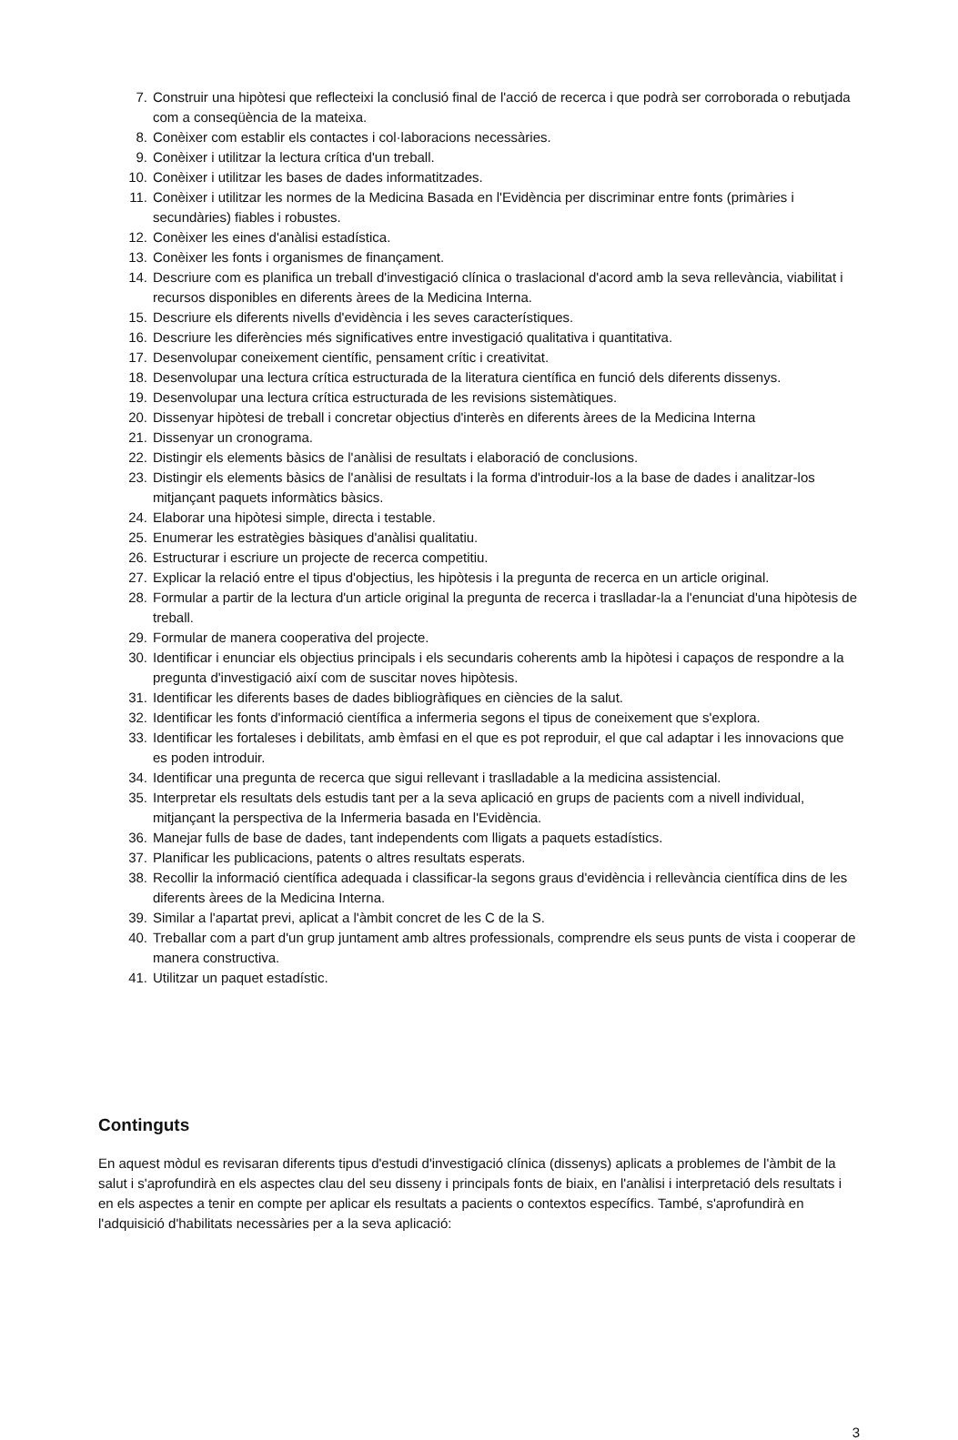7. Construir una hipòtesi que reflecteixi la conclusió final de l'acció de recerca i que podrà ser corroborada o rebutjada com a conseqüència de la mateixa.
8. Conèixer com establir els contactes i col·laboracions necessàries.
9. Conèixer i utilitzar la lectura crítica d'un treball.
10. Conèixer i utilitzar les bases de dades informatitzades.
11. Conèixer i utilitzar les normes de la Medicina Basada en l'Evidència per discriminar entre fonts (primàries i secundàries) fiables i robustes.
12. Conèixer les eines d'anàlisi estadística.
13. Conèixer les fonts i organismes de finançament.
14. Descriure com es planifica un treball d'investigació clínica o traslacional d'acord amb la seva rellevància, viabilitat i recursos disponibles en diferents àrees de la Medicina Interna.
15. Descriure els diferents nivells d'evidència i les seves característiques.
16. Descriure les diferències més significatives entre investigació qualitativa i quantitativa.
17. Desenvolupar coneixement científic, pensament crític i creativitat.
18. Desenvolupar una lectura crítica estructurada de la literatura científica en funció dels diferents dissenys.
19. Desenvolupar una lectura crítica estructurada de les revisions sistemàtiques.
20. Dissenyar hipòtesi de treball i concretar objectius d'interès en diferents àrees de la Medicina Interna
21. Dissenyar un cronograma.
22. Distingir els elements bàsics de l'anàlisi de resultats i elaboració de conclusions.
23. Distingir els elements bàsics de l'anàlisi de resultats i la forma d'introduir-los a la base de dades i analitzar-los mitjançant paquets informàtics bàsics.
24. Elaborar una hipòtesi simple, directa i testable.
25. Enumerar les estratègies bàsiques d'anàlisi qualitatiu.
26. Estructurar i escriure un projecte de recerca competitiu.
27. Explicar la relació entre el tipus d'objectius, les hipòtesis i la pregunta de recerca en un article original.
28. Formular a partir de la lectura d'un article original la pregunta de recerca i traslladar-la a l'enunciat d'una hipòtesis de treball.
29. Formular de manera cooperativa del projecte.
30. Identificar i enunciar els objectius principals i els secundaris coherents amb la hipòtesi i capaços de respondre a la pregunta d'investigació així com de suscitar noves hipòtesis.
31. Identificar les diferents bases de dades bibliogràfiques en ciències de la salut.
32. Identificar les fonts d'informació científica a infermeria segons el tipus de coneixement que s'explora.
33. Identificar les fortaleses i debilitats, amb èmfasi en el que es pot reproduir, el que cal adaptar i les innovacions que es poden introduir.
34. Identificar una pregunta de recerca que sigui rellevant i traslladable a la medicina assistencial.
35. Interpretar els resultats dels estudis tant per a la seva aplicació en grups de pacients com a nivell individual, mitjançant la perspectiva de la Infermeria basada en l'Evidència.
36. Manejar fulls de base de dades, tant independents com lligats a paquets estadístics.
37. Planificar les publicacions, patents o altres resultats esperats.
38. Recollir la informació científica adequada i classificar-la segons graus d'evidència i rellevància científica dins de les diferents àrees de la Medicina Interna.
39. Similar a l'apartat previ, aplicat a l'àmbit concret de les C de la S.
40. Treballar com a part d'un grup juntament amb altres professionals, comprendre els seus punts de vista i cooperar de manera constructiva.
41. Utilitzar un paquet estadístic.
Continguts
En aquest mòdul es revisaran diferents tipus d'estudi d'investigació clínica (dissenys) aplicats a problemes de l'àmbit de la salut i s'aprofundirà en els aspectes clau del seu disseny i principals fonts de biaix, en l'anàlisi i interpretació dels resultats i en els aspectes a tenir en compte per aplicar els resultats a pacients o contextos específics. També, s'aprofundirà en l'adquisició d'habilitats necessàries per a la seva aplicació:
3